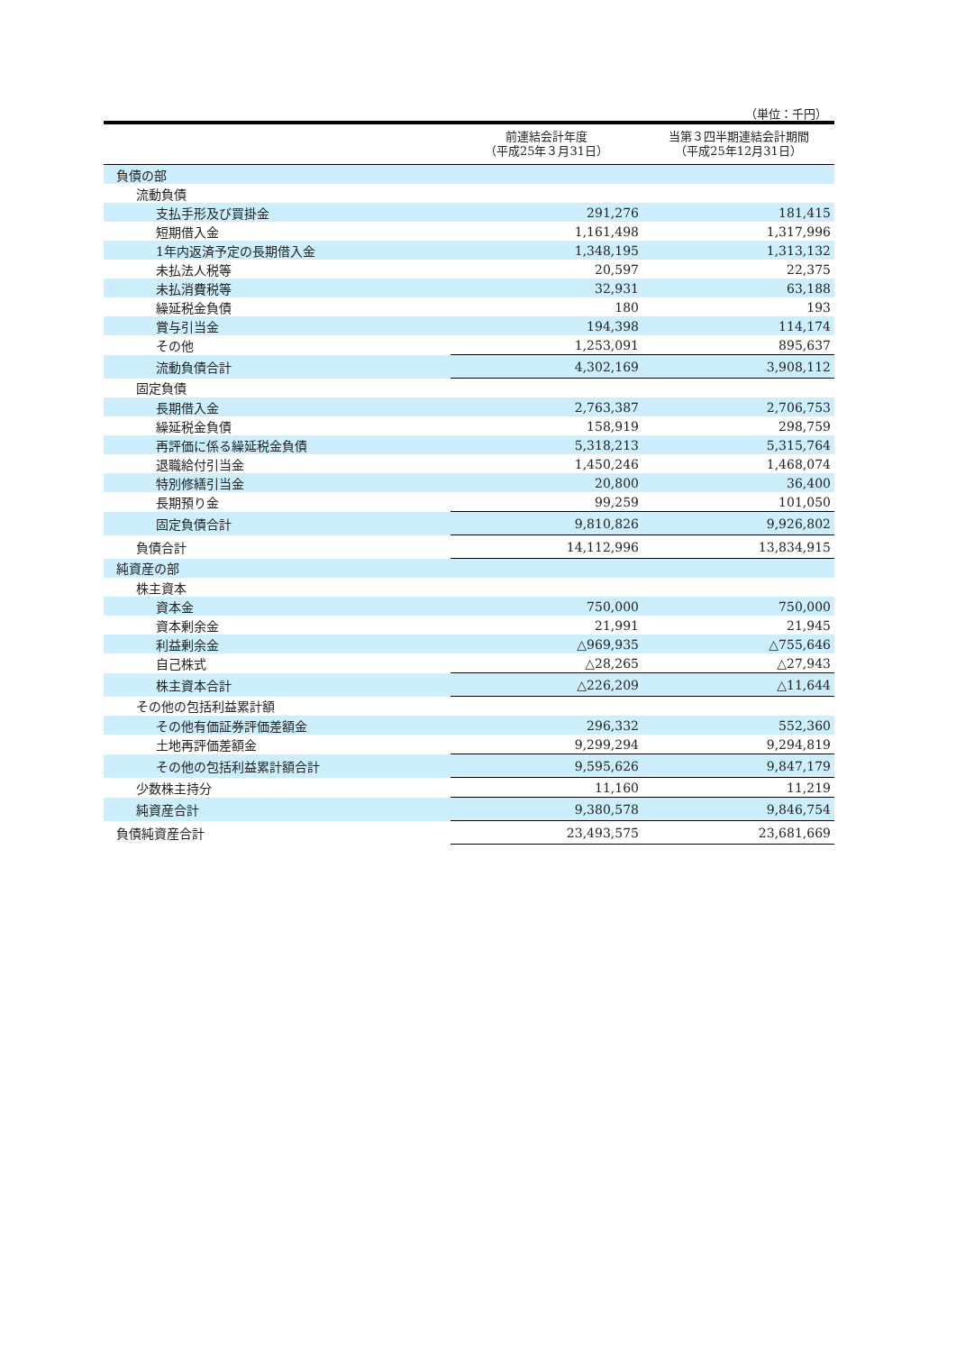（単位：千円）
| | 前連結会計年度 （平成25年３月31日） | 当第３四半期連結会計期間 （平成25年12月31日） |
| --- | --- | --- |
| 負債の部 | | |
| 流動負債 | | |
| 支払手形及び買掛金 | 291,276 | 181,415 |
| 短期借入金 | 1,161,498 | 1,317,996 |
| 1年内返済予定の長期借入金 | 1,348,195 | 1,313,132 |
| 未払法人税等 | 20,597 | 22,375 |
| 未払消費税等 | 32,931 | 63,188 |
| 繰延税金負債 | 180 | 193 |
| 賞与引当金 | 194,398 | 114,174 |
| その他 | 1,253,091 | 895,637 |
| 流動負債合計 | 4,302,169 | 3,908,112 |
| 固定負債 | | |
| 長期借入金 | 2,763,387 | 2,706,753 |
| 繰延税金負債 | 158,919 | 298,759 |
| 再評価に係る繰延税金負債 | 5,318,213 | 5,315,764 |
| 退職給付引当金 | 1,450,246 | 1,468,074 |
| 特別修繕引当金 | 20,800 | 36,400 |
| 長期預り金 | 99,259 | 101,050 |
| 固定負債合計 | 9,810,826 | 9,926,802 |
| 負債合計 | 14,112,996 | 13,834,915 |
| 純資産の部 | | |
| 株主資本 | | |
| 資本金 | 750,000 | 750,000 |
| 資本剰余金 | 21,991 | 21,945 |
| 利益剰余金 | △969,935 | △755,646 |
| 自己株式 | △28,265 | △27,943 |
| 株主資本合計 | △226,209 | △11,644 |
| その他の包括利益累計額 | | |
| その他有価証券評価差額金 | 296,332 | 552,360 |
| 土地再評価差額金 | 9,299,294 | 9,294,819 |
| その他の包括利益累計額合計 | 9,595,626 | 9,847,179 |
| 少数株主持分 | 11,160 | 11,219 |
| 純資産合計 | 9,380,578 | 9,846,754 |
| 負債純資産合計 | 23,493,575 | 23,681,669 |